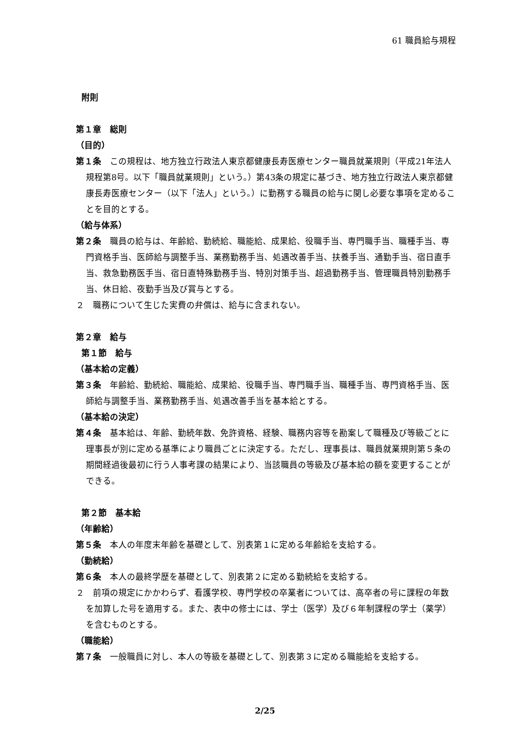61 職員給与規程
附則
第１章　総則
（目的）
第１条　この規程は、地方独立行政法人東京都健康長寿医療センター職員就業規則（平成21年法人規程第8号。以下「職員就業規則」という。）第43条の規定に基づき、地方独立行政法人東京都健康長寿医療センター（以下「法人」という。）に勤務する職員の給与に関し必要な事項を定めることを目的とする。
（給与体系）
第２条　職員の給与は、年齢給、勤続給、職能給、成果給、役職手当、専門職手当、職種手当、専門資格手当、医師給与調整手当、業務勤務手当、処遇改善手当、扶養手当、通勤手当、宿日直手当、救急勤務医手当、宿日直特殊勤務手当、特別対策手当、超過勤務手当、管理職員特別勤務手当、休日給、夜勤手当及び賞与とする。
２　職務について生じた実費の弁償は、給与に含まれない。
第２章　給与
第１節　給与
（基本給の定義）
第３条　年齢給、勤続給、職能給、成果給、役職手当、専門職手当、職種手当、専門資格手当、医師給与調整手当、業務勤務手当、処遇改善手当を基本給とする。
（基本給の決定）
第４条　基本給は、年齢、勤続年数、免許資格、経験、職務内容等を勘案して職種及び等級ごとに理事長が別に定める基準により職員ごとに決定する。ただし、理事長は、職員就業規則第５条の期間経過後最初に行う人事考課の結果により、当該職員の等級及び基本給の額を変更することができる。
第２節　基本給
（年齢給）
第５条　本人の年度末年齢を基礎として、別表第１に定める年齢給を支給する。
（勤続給）
第６条　本人の最終学歴を基礎として、別表第２に定める勤続給を支給する。
２　前項の規定にかかわらず、看護学校、専門学校の卒業者については、高卒者の号に課程の年数を加算した号を適用する。また、表中の修士には、学士（医学）及び６年制課程の学士（薬学）を含むものとする。
（職能給）
第７条　一般職員に対し、本人の等級を基礎として、別表第３に定める職能給を支給する。
2/25